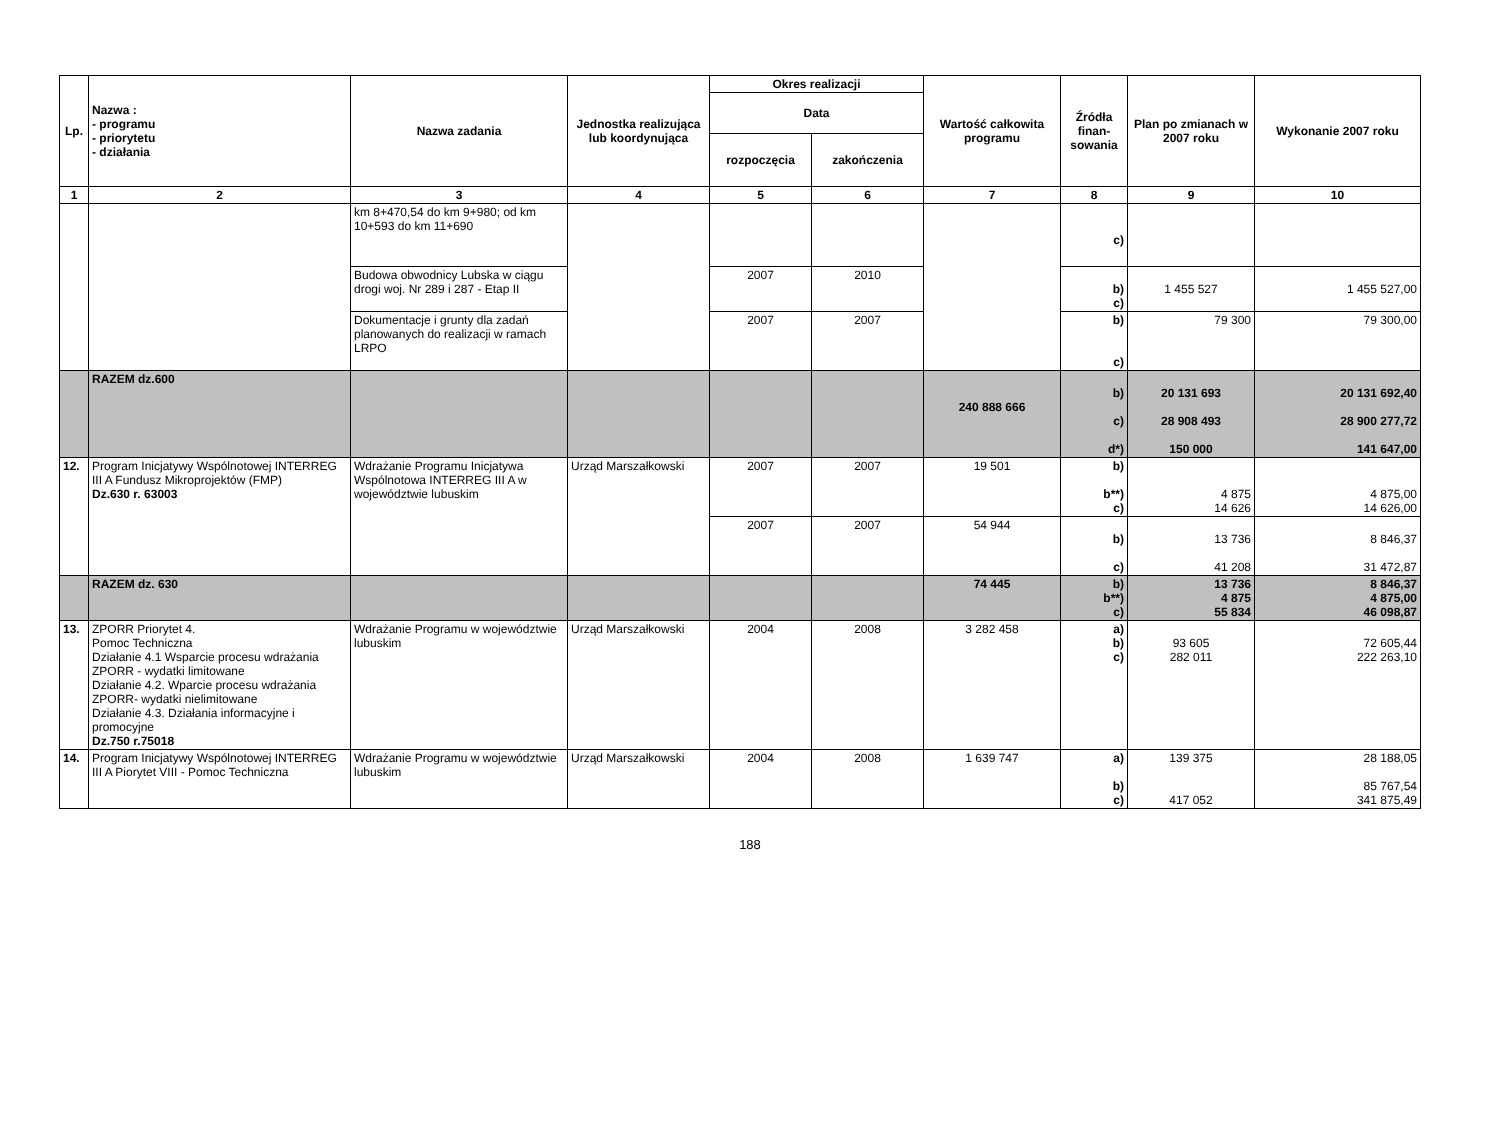| Lp. | Nazwa : - programu - priorytetu - działania | Nazwa zadania | Jednostka realizująca lub koordynująca | Okres realizacji | | Wartość całkowita programu | Źródła finan-sowania | Plan po zmianach w 2007 roku | Wykonanie 2007 roku |
| --- | --- | --- | --- | --- | --- | --- | --- | --- | --- |
| | | | | Data | | | | | |
| | | | | rozpoczęcia | zakończenia | | | | |
| 1 | 2 | 3 | 4 | 5 | 6 | 7 | 8 | 9 | 10 |
| | | km 8+470,54 do km 9+980; od km 10+593 do km 11+690 | | | | | c) | | |
| | | Budowa obwodnicy Lubska w ciągu drogi woj. Nr 289 i 287 - Etap II | | 2007 | 2010 | | b) c) | 1 455 527 | 1 455 527,00 |
| | | Dokumentacje i grunty dla zadań planowanych do realizacji w ramach LRPO | | 2007 | 2007 | | b) c) | 79 300 | 79 300,00 |
| | RAZEM dz.600 | | | | | 240 888 666 | b) c) d*) | 20 131 693 28 908 493 150 000 | 20 131 692,40 28 900 277,72 141 647,00 |
| 12. | Program Inicjatywy Wspólnotowej INTERREG III A Fundusz Mikroprojektów (FMP) Dz.630 r. 63003 | Wdrażanie Programu Inicjatywa Wspólnotowa INTERREG III A w województwie lubuskim | Urząd Marszałkowski | 2007 | 2007 | 19 501 | b) b**) c) | 4 875 14 626 | 4 875,00 14 626,00 |
| | | | | 2007 | 2007 | 54 944 | b) c) | 13 736 41 208 | 8 846,37 31 472,87 |
| | RAZEM dz. 630 | | | | | 74 445 | b) b**) c) | 13 736 4 875 55 834 | 8 846,37 4 875,00 46 098,87 |
| 13. | ZPORR Priorytet 4. Pomoc Techniczna Działanie 4.1 Wsparcie procesu wdrażania ZPORR - wydatki limitowane Działanie 4.2. Wparcie procesu wdrażania ZPORR- wydatki nielimitowane Działanie 4.3. Działania informacyjne i promocyjne Dz.750 r.75018 | Wdrażanie Programu w województwie lubuskim | Urząd Marszałkowski | 2004 | 2008 | 3 282 458 | a) b) c) | 93 605 282 011 | 72 605,44 222 263,10 |
| 14. | Program Inicjatywy Wspólnotowej INTERREG III A Piorytet VIII - Pomoc Techniczna | Wdrażanie Programu w województwie lubuskim | Urząd Marszałkowski | 2004 | 2008 | 1 639 747 | a) b) c) | 139 375 417 052 | 28 188,05 85 767,54 341 875,49 |
188